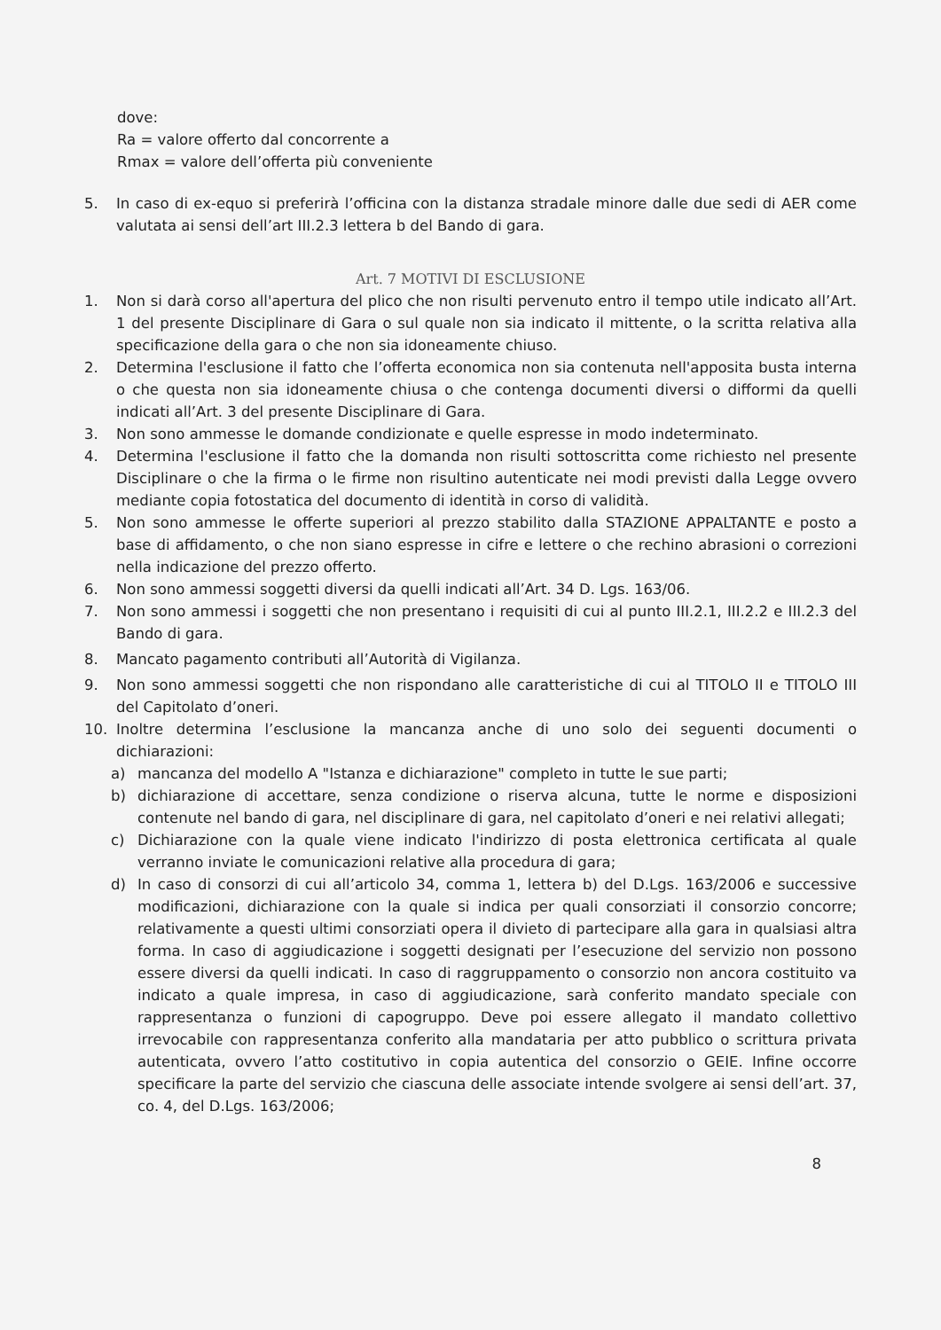dove:
Ra = valore offerto dal concorrente a
Rmax = valore dell’offerta più conveniente
5. In caso di ex-equo si preferirà l’officina con la distanza stradale minore dalle due sedi di AER come valutata ai sensi dell’art III.2.3 lettera b del Bando di gara.
Art. 7 MOTIVI DI ESCLUSIONE
1. Non si darà corso all'apertura del plico che non risulti pervenuto entro il tempo utile indicato all’Art. 1 del presente Disciplinare di Gara o sul quale non sia indicato il mittente, o la scritta relativa alla specificazione della gara o che non sia idoneamente chiuso.
2. Determina l'esclusione il fatto che l’offerta economica non sia contenuta nell'apposita busta interna o che questa non sia idoneamente chiusa o che contenga documenti diversi o difformi da quelli indicati all’Art. 3 del presente Disciplinare di Gara.
3. Non sono ammesse le domande condizionate e quelle espresse in modo indeterminato.
4. Determina l'esclusione il fatto che la domanda non risulti sottoscritta come richiesto nel presente Disciplinare o che la firma o le firme non risultino autenticate nei modi previsti dalla Legge ovvero mediante copia fotostatica del documento di identità in corso di validità.
5. Non sono ammesse le offerte superiori al prezzo stabilito dalla STAZIONE APPALTANTE e posto a base di affidamento, o che non siano espresse in cifre e lettere o che rechino abrasioni o correzioni nella indicazione del prezzo offerto.
6. Non sono ammessi soggetti diversi da quelli indicati all’Art. 34 D. Lgs. 163/06.
7. Non sono ammessi i soggetti che non presentano i requisiti di cui al punto III.2.1, III.2.2 e III.2.3 del Bando di gara.
8. Mancato pagamento contributi all’Autorità di Vigilanza.
9. Non sono ammessi soggetti che non rispondano alle caratteristiche di cui al TITOLO II e TITOLO III del Capitolato d’oneri.
10. Inoltre determina l’esclusione la mancanza anche di uno solo dei seguenti documenti o dichiarazioni:
a) mancanza del modello A "Istanza e dichiarazione" completo in tutte le sue parti;
b) dichiarazione di accettare, senza condizione o riserva alcuna, tutte le norme e disposizioni contenute nel bando di gara, nel disciplinare di gara, nel capitolato d’oneri e nei relativi allegati;
c) Dichiarazione con la quale viene indicato l'indirizzo di posta elettronica certificata al quale verranno inviate le comunicazioni relative alla procedura di gara;
d) In caso di consorzi di cui all’articolo 34, comma 1, lettera b) del D.Lgs. 163/2006 e successive modificazioni, dichiarazione con la quale si indica per quali consorziati il consorzio concorre; relativamente a questi ultimi consorziati opera il divieto di partecipare alla gara in qualsiasi altra forma. In caso di aggiudicazione i soggetti designati per l’esecuzione del servizio non possono essere diversi da quelli indicati. In caso di raggruppamento o consorzio non ancora costituito va indicato a quale impresa, in caso di aggiudicazione, sarà conferito mandato speciale con rappresentanza o funzioni di capogruppo. Deve poi essere allegato il mandato collettivo irrevocabile con rappresentanza conferito alla mandataria per atto pubblico o scrittura privata autenticata, ovvero l’atto costitutivo in copia autentica del consorzio o GEIE. Infine occorre specificare la parte del servizio che ciascuna delle associate intende svolgere ai sensi dell’art. 37, co. 4, del D.Lgs. 163/2006;
8